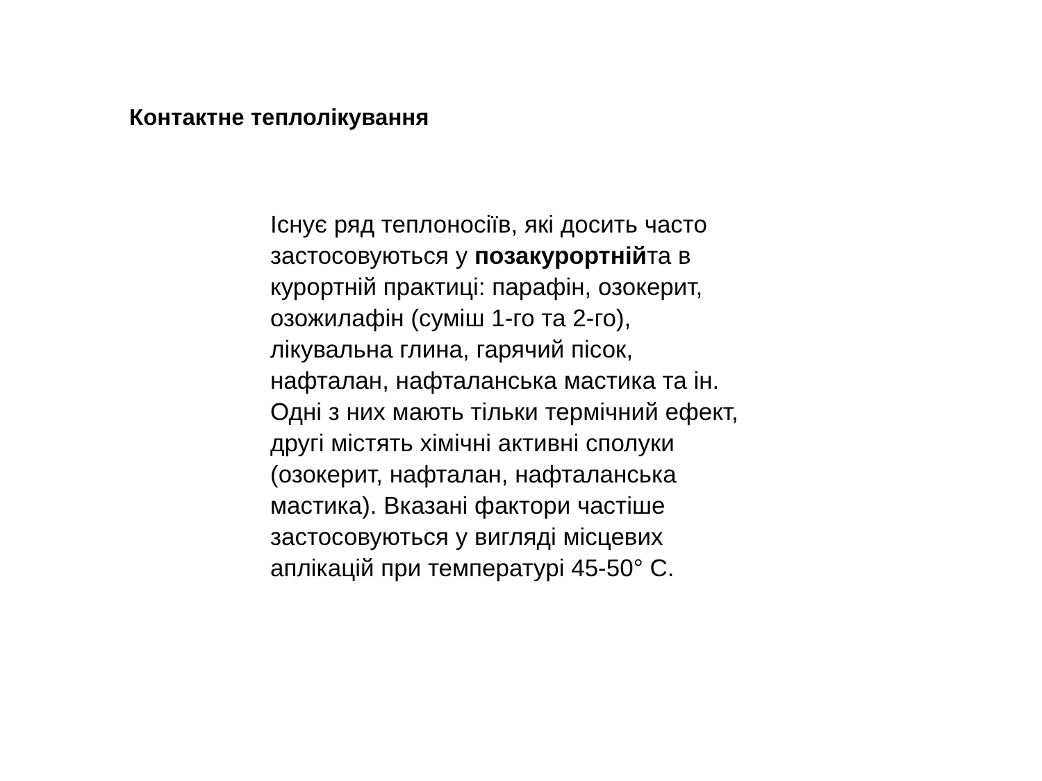Контактне теплолікування
Існує ряд теплоносіїв, які досить часто
застосовуються у позакурортнійта в
курортній практиці: парафін, озокерит,
озожилафін (суміш 1-го та 2-го),
лікувальна глина, гарячий пісок,
нафталан, нафталанська мастика та ін.
Одні з них мають тільки термічний ефект,
другі містять хімічні активні сполуки
(озокерит, нафталан, нафталанська
мастика). Вказані фактори частіше
застосовуються у вигляді місцевих
аплікацій при температурі 45-50° С.